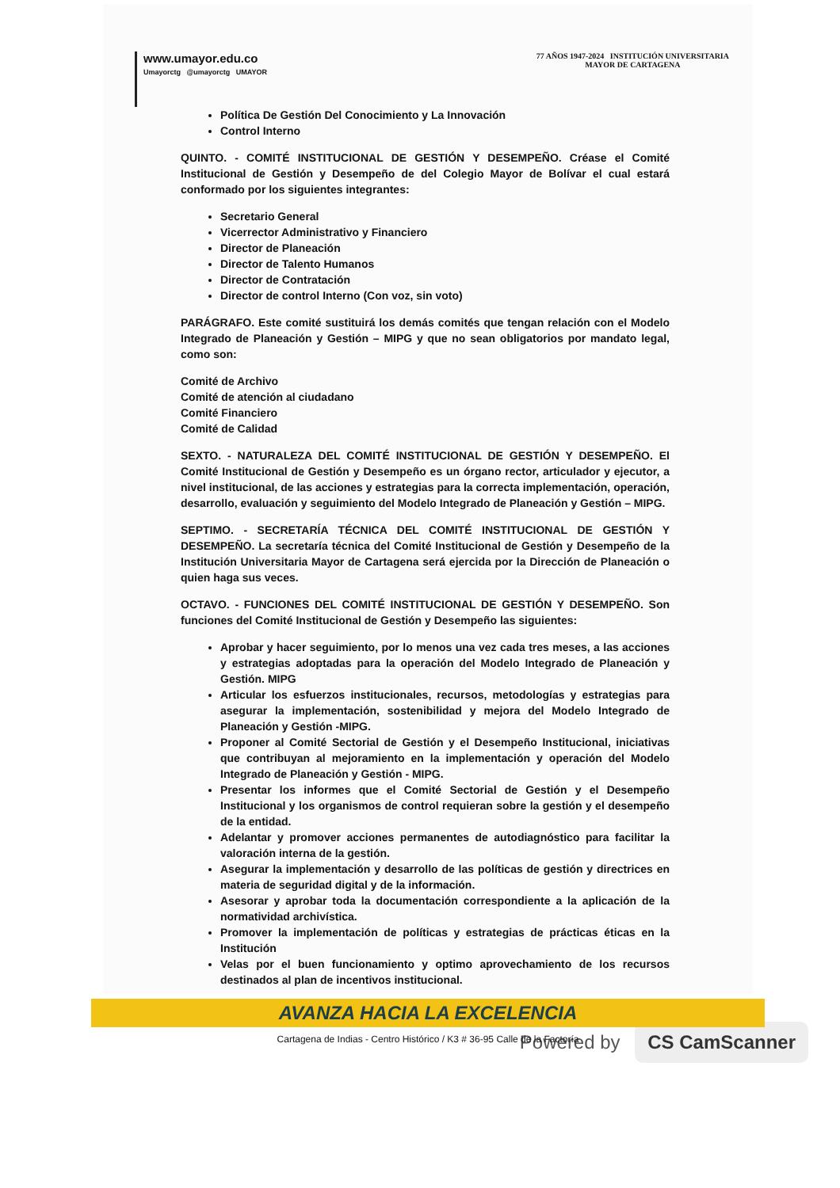www.umayor.edu.co
Umayorctg @umayorctg UMAYOR
77 AÑOS 1947-2024 INSTITUCIÓN UNIVERSITARIA
MAYOR DE CARTAGENA
Política De Gestión Del Conocimiento y La Innovación
Control Interno
QUINTO. - COMITÉ INSTITUCIONAL DE GESTIÓN Y DESEMPEÑO. Créase el Comité Institucional de Gestión y Desempeño de del Colegio Mayor de Bolívar el cual estará conformado por los siguientes integrantes:
Secretario General
Vicerrector Administrativo y Financiero
Director de Planeación
Director de Talento Humanos
Director de Contratación
Director de control Interno (Con voz, sin voto)
PARÁGRAFO. Este comité sustituirá los demás comités que tengan relación con el Modelo Integrado de Planeación y Gestión – MIPG y que no sean obligatorios por mandato legal, como son:
Comité de Archivo
Comité de atención al ciudadano
Comité Financiero
Comité de Calidad
SEXTO. - NATURALEZA DEL COMITÉ INSTITUCIONAL DE GESTIÓN Y DESEMPEÑO. El Comité Institucional de Gestión y Desempeño es un órgano rector, articulador y ejecutor, a nivel institucional, de las acciones y estrategias para la correcta implementación, operación, desarrollo, evaluación y seguimiento del Modelo Integrado de Planeación y Gestión – MIPG.
SEPTIMO. - SECRETARÍA TÉCNICA DEL COMITÉ INSTITUCIONAL DE GESTIÓN Y DESEMPEÑO. La secretaría técnica del Comité Institucional de Gestión y Desempeño de la Institución Universitaria Mayor de Cartagena será ejercida por la Dirección de Planeación o quien haga sus veces.
OCTAVO. - FUNCIONES DEL COMITÉ INSTITUCIONAL DE GESTIÓN Y DESEMPEÑO. Son funciones del Comité Institucional de Gestión y Desempeño las siguientes:
Aprobar y hacer seguimiento, por lo menos una vez cada tres meses, a las acciones y estrategias adoptadas para la operación del Modelo Integrado de Planeación y Gestión. MIPG
Articular los esfuerzos institucionales, recursos, metodologías y estrategias para asegurar la implementación, sostenibilidad y mejora del Modelo Integrado de Planeación y Gestión -MIPG.
Proponer al Comité Sectorial de Gestión y el Desempeño Institucional, iniciativas que contribuyan al mejoramiento en la implementación y operación del Modelo Integrado de Planeación y Gestión - MIPG.
Presentar los informes que el Comité Sectorial de Gestión y el Desempeño Institucional y los organismos de control requieran sobre la gestión y el desempeño de la entidad.
Adelantar y promover acciones permanentes de autodiagnóstico para facilitar la valoración interna de la gestión.
Asegurar la implementación y desarrollo de las políticas de gestión y directrices en materia de seguridad digital y de la información.
Asesorar y aprobar toda la documentación correspondiente a la aplicación de la normatividad archivística.
Promover la implementación de políticas y estrategias de prácticas éticas en la Institución
Velas por el buen funcionamiento y optimo aprovechamiento de los recursos destinados al plan de incentivos institucional.
AVANZA HACIA LA EXCELENCIA
Cartagena de Indias - Centro Histórico / K3 # 36-95 Calle de la Factoría
Powered by CS CamScanner